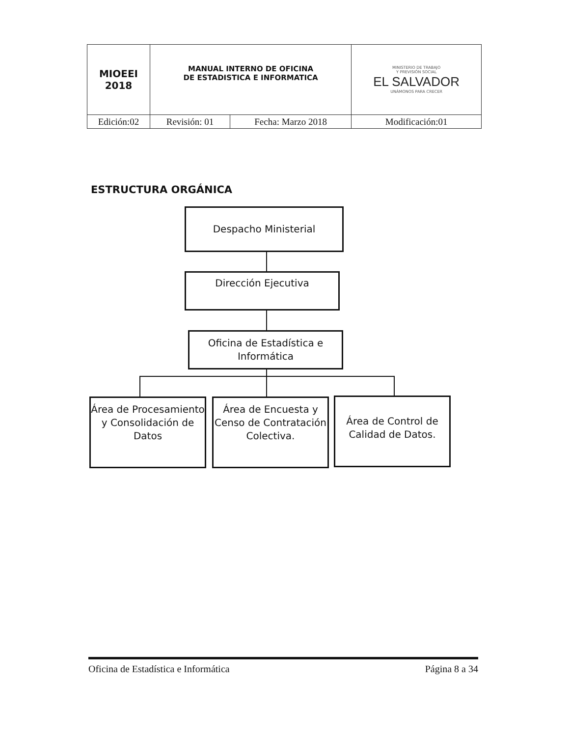| MIOEEI 2018 | MANUAL INTERNO DE OFICINA DE ESTADISTICA E INFORMATICA | | MINISTERIO DE TRABAJO Y PREVISIÓN SOCIAL EL SALVADOR UNÁMONOS PARA CRECER |
| Edición:02 | Revisión: 01 | Fecha: Marzo 2018 | Modificación:01 |
ESTRUCTURA ORGÁNICA
Despacho Ministerial
Dirección Ejecutiva
Oficina de Estadística e Informática
Área de Procesamiento y Consolidación de Datos
Área de Encuesta y Censo de Contratación Colectiva.
Área de Control de Calidad de Datos.
Oficina de Estadística e Informática Página 8 a 34